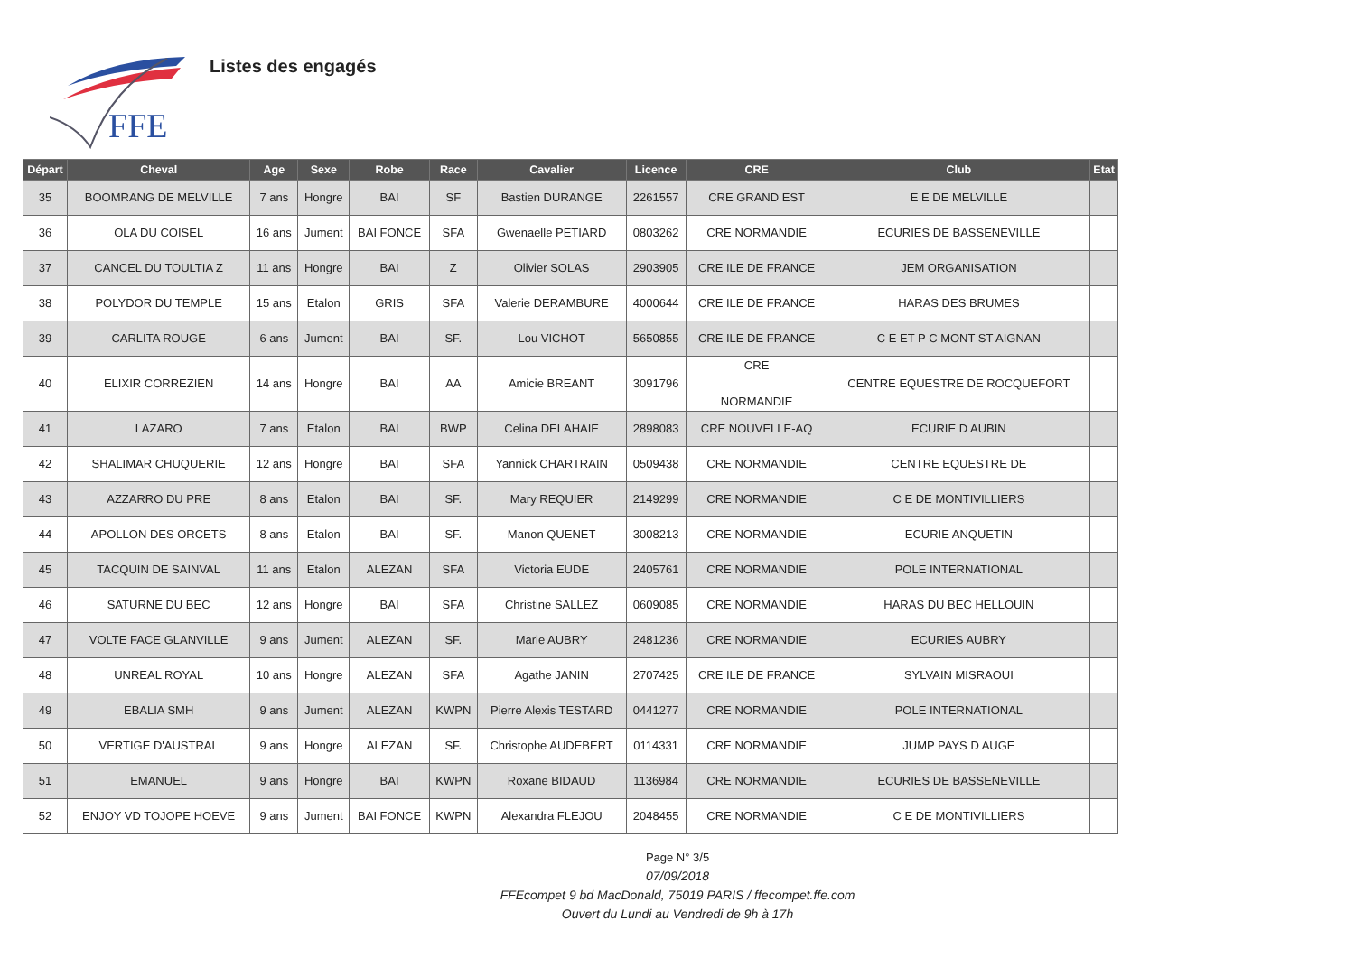FFE
Listes des engagés
| Départ | Cheval | Age | Sexe | Robe | Race | Cavalier | Licence | CRE | Club | Etat |
| --- | --- | --- | --- | --- | --- | --- | --- | --- | --- | --- |
| 35 | BOOMRANG DE MELVILLE | 7 ans | Hongre | BAI | SF | Bastien DURANGE | 2261557 | CRE GRAND EST | E E DE MELVILLE | |
| 36 | OLA DU COISEL | 16 ans | Jument | BAI FONCE | SFA | Gwenaelle PETIARD | 0803262 | CRE NORMANDIE | ECURIES DE BASSENEVILLE | |
| 37 | CANCEL DU TOULTIA Z | 11 ans | Hongre | BAI | Z | Olivier SOLAS | 2903905 | CRE ILE DE FRANCE | JEM ORGANISATION | |
| 38 | POLYDOR DU TEMPLE | 15 ans | Etalon | GRIS | SFA | Valerie DERAMBURE | 4000644 | CRE ILE DE FRANCE | HARAS DES BRUMES | |
| 39 | CARLITA ROUGE | 6 ans | Jument | BAI | SF. | Lou VICHOT | 5650855 | CRE ILE DE FRANCE | C E ET P C MONT ST AIGNAN | |
| 40 | ELIXIR CORREZIEN | 14 ans | Hongre | BAI | AA | Amicie BREANT | 3091796 | CRE NORMANDIE | CENTRE EQUESTRE DE ROCQUEFORT | |
| 41 | LAZARO | 7 ans | Etalon | BAI | BWP | Celina DELAHAIE | 2898083 | CRE NOUVELLE-AQ | ECURIE D AUBIN | |
| 42 | SHALIMAR CHUQUERIE | 12 ans | Hongre | BAI | SFA | Yannick CHARTRAIN | 0509438 | CRE NORMANDIE | CENTRE EQUESTRE DE | |
| 43 | AZZARRO DU PRE | 8 ans | Etalon | BAI | SF. | Mary REQUIER | 2149299 | CRE NORMANDIE | C E DE MONTIVILLIERS | |
| 44 | APOLLON DES ORCETS | 8 ans | Etalon | BAI | SF. | Manon QUENET | 3008213 | CRE NORMANDIE | ECURIE ANQUETIN | |
| 45 | TACQUIN DE SAINVAL | 11 ans | Etalon | ALEZAN | SFA | Victoria EUDE | 2405761 | CRE NORMANDIE | POLE INTERNATIONAL | |
| 46 | SATURNE DU BEC | 12 ans | Hongre | BAI | SFA | Christine SALLEZ | 0609085 | CRE NORMANDIE | HARAS DU BEC HELLOUIN | |
| 47 | VOLTE FACE GLANVILLE | 9 ans | Jument | ALEZAN | SF. | Marie AUBRY | 2481236 | CRE NORMANDIE | ECURIES AUBRY | |
| 48 | UNREAL ROYAL | 10 ans | Hongre | ALEZAN | SFA | Agathe JANIN | 2707425 | CRE ILE DE FRANCE | SYLVAIN MISRAOUI | |
| 49 | EBALIA SMH | 9 ans | Jument | ALEZAN | KWPN | Pierre Alexis TESTARD | 0441277 | CRE NORMANDIE | POLE INTERNATIONAL | |
| 50 | VERTIGE D'AUSTRAL | 9 ans | Hongre | ALEZAN | SF. | Christophe AUDEBERT | 0114331 | CRE NORMANDIE | JUMP PAYS D AUGE | |
| 51 | EMANUEL | 9 ans | Hongre | BAI | KWPN | Roxane BIDAUD | 1136984 | CRE NORMANDIE | ECURIES DE BASSENEVILLE | |
| 52 | ENJOY VD TOJOPE HOEVE | 9 ans | Jument | BAI FONCE | KWPN | Alexandra FLEJOU | 2048455 | CRE NORMANDIE | C E DE MONTIVILLIERS | |
Page N° 3/5
07/09/2018
FFEcompet 9 bd MacDonald, 75019 PARIS / ffecompet.ffe.com
Ouvert du Lundi au Vendredi de 9h à 17h